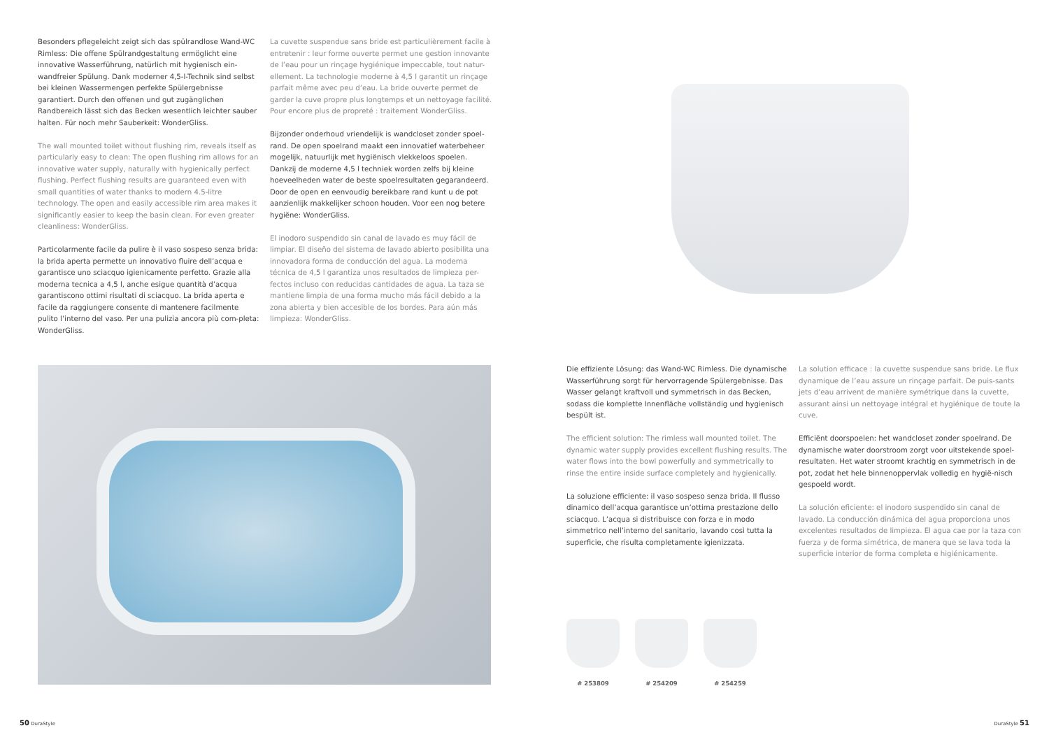Besonders pflegeleicht zeigt sich das spülrandlose Wand-WC Rimless: Die offene Spülrandgestaltung ermöglicht eine innovative Wasserführung, natürlich mit hygienisch ein-wandfreier Spülung. Dank moderner 4,5-l-Technik sind selbst bei kleinen Wassermengen perfekte Spülergebnisse garantiert. Durch den offenen und gut zugänglichen Randbereich lässt sich das Becken wesentlich leichter sauber halten. Für noch mehr Sauberkeit: WonderGliss.
The wall mounted toilet without flushing rim, reveals itself as particularly easy to clean: The open flushing rim allows for an innovative water supply, naturally with hygienically perfect flushing. Perfect flushing results are guaranteed even with small quantities of water thanks to modern 4.5-litre technology. The open and easily accessible rim area makes it significantly easier to keep the basin clean. For even greater cleanliness: WonderGliss.
Particolarmente facile da pulire è il vaso sospeso senza brida: la brida aperta permette un innovativo fluire dell’acqua e garantisce uno sciacquo igienicamente perfetto. Grazie alla moderna tecnica a 4,5 l, anche esigue quantità d’acqua garantiscono ottimi risultati di sciacquo. La brida aperta e facile da raggiungere consente di mantenere facilmente pulito l’interno del vaso. Per una pulizia ancora più com-pleta: WonderGliss.
La cuvette suspendue sans bride est particulièrement facile à entretenir : leur forme ouverte permet une gestion innovante de l’eau pour un rinçage hygiénique impeccable, tout natur-ellement. La technologie moderne à 4,5 l garantit un rinçage parfait même avec peu d’eau. La bride ouverte permet de garder la cuve propre plus longtemps et un nettoyage facilité. Pour encore plus de propreté : traitement WonderGliss.
Bijzonder onderhoud vriendelijk is wandcloset zonder spoel-rand. De open spoelrand maakt een innovatief waterbeheer mogelijk, natuurlijk met hygiënisch vlekkeloos spoelen. Dankzij de moderne 4,5 l techniek worden zelfs bij kleine hoeveelheden water de beste spoelresultaten gegarandeerd. Door de open en eenvoudig bereikbare rand kunt u de pot aanzienlijk makkelijker schoon houden. Voor een nog betere hygiëne: WonderGliss.
El inodoro suspendido sin canal de lavado es muy fácil de limpiar. El diseño del sistema de lavado abierto posibilita una innovadora forma de conducción del agua. La moderna técnica de 4,5 l garantiza unos resultados de limpieza per-fectos incluso con reducidas cantidades de agua. La taza se mantiene limpia de una forma mucho más fácil debido a la zona abierta y bien accesible de los bordes. Para aún más limpieza: WonderGliss.
50 DuraStyle
Die effiziente Lösung: das Wand-WC Rimless. Die dynamische Wasserführung sorgt für hervorragende Spülergebnisse. Das Wasser gelangt kraftvoll und symmetrisch in das Becken, sodass die komplette Innenfläche vollständig und hygienisch bespült ist.
The efficient solution: The rimless wall mounted toilet. The dynamic water supply provides excellent flushing results. The water flows into the bowl powerfully and symmetrically to rinse the entire inside surface completely and hygienically.
La soluzione efficiente: il vaso sospeso senza brida. Il flusso dinamico dell’acqua garantisce un’ottima prestazione dello sciacquo. L’acqua si distribuisce con forza e in modo simmetrico nell’interno del sanitario, lavando così tutta la superficie, che risulta completamente igienizzata.
La solution efficace : la cuvette suspendue sans bride. Le flux dynamique de l’eau assure un rinçage parfait. De puis-sants jets d’eau arrivent de manière symétrique dans la cuvette, assurant ainsi un nettoyage intégral et hygiénique de toute la cuve.
Efficiënt doorspoelen: het wandcloset zonder spoelrand. De dynamische water doorstroom zorgt voor uitstekende spoel-resultaten. Het water stroomt krachtig en symmetrisch in de pot, zodat het hele binnenoppervlak volledig en hygië-nisch gespoeld wordt.
La solución eficiente: el inodoro suspendido sin canal de lavado. La conducción dinámica del agua proporciona unos excelentes resultados de limpieza. El agua cae por la taza con fuerza y de forma simétrica, de manera que se lava toda la superficie interior de forma completa e higiénicamente.
# 253809 # 254209 # 254259
DuraStyle 51